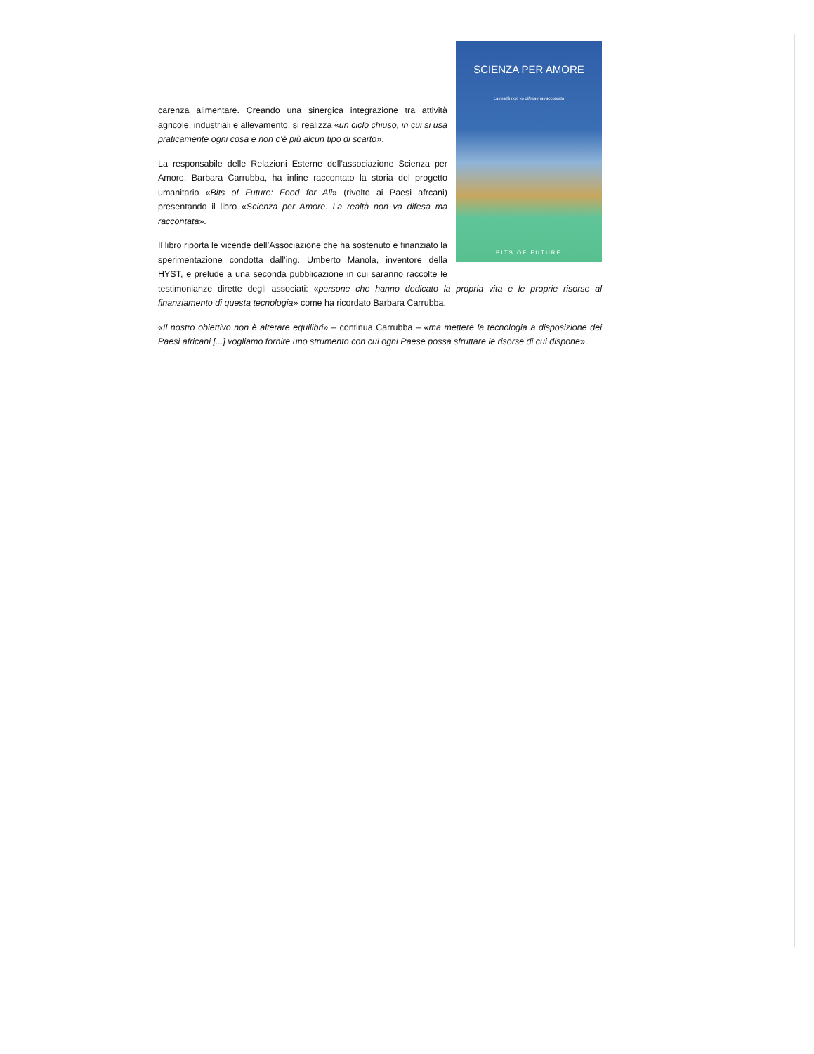SCIENZA PER AMORE
La realtà non va difesa ma raccontata
BITS OF FUTURE
carenza alimentare. Creando una sinergica integrazione tra attività agricole, industriali e allevamento, si realizza «un ciclo chiuso, in cui si usa praticamente ogni cosa e non c’è più alcun tipo di scarto».
La responsabile delle Relazioni Esterne dell’associazione Scienza per Amore, Barbara Carrubba, ha infine raccontato la storia del progetto umanitario «Bits of Future: Food for All» (rivolto ai Paesi afrcani) presentando il libro «Scienza per Amore. La realtà non va difesa ma raccontata».
Il libro riporta le vicende dell’Associazione che ha sostenuto e finanziato la sperimentazione condotta dall’ing. Umberto Manola, inventore della HYST, e prelude a una seconda pubblicazione in cui saranno raccolte le testimonianze dirette degli associati: «persone che hanno dedicato la propria vita e le proprie risorse al finanziamento di questa tecnologia» come ha ricordato Barbara Carrubba.
«Il nostro obiettivo non è alterare equilibri» – continua Carrubba – «ma mettere la tecnologia a disposizione dei Paesi africani [...] vogliamo fornire uno strumento con cui ogni Paese possa sfruttare le risorse di cui dispone».